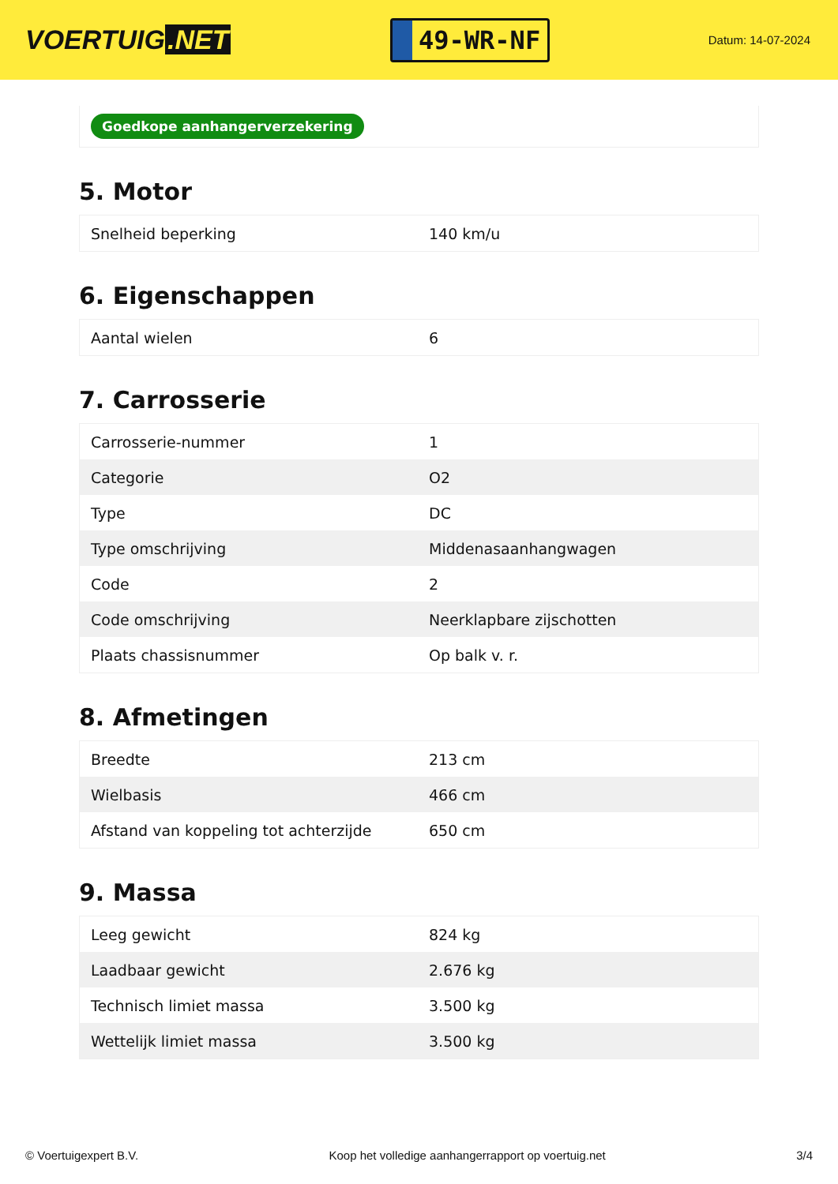VOERTUIG.NET
49-WR-NF
Datum: 14-07-2024
Goedkope aanhangerverzekering
5. Motor
| Snelheid beperking | 140 km/u |
6. Eigenschappen
| Aantal wielen | 6 |
7. Carrosserie
| Carrosserie-nummer | 1 |
| Categorie | O2 |
| Type | DC |
| Type omschrijving | Middenasaanhangwagen |
| Code | 2 |
| Code omschrijving | Neerklapbare zijschotten |
| Plaats chassisnummer | Op balk v. r. |
8. Afmetingen
| Breedte | 213 cm |
| Wielbasis | 466 cm |
| Afstand van koppeling tot achterzijde | 650 cm |
9. Massa
| Leeg gewicht | 824 kg |
| Laadbaar gewicht | 2.676 kg |
| Technisch limiet massa | 3.500 kg |
| Wettelijk limiet massa | 3.500 kg |
© Voertuigexpert B.V. Koop het volledige aanhangerrapport op voertuig.net 3/4